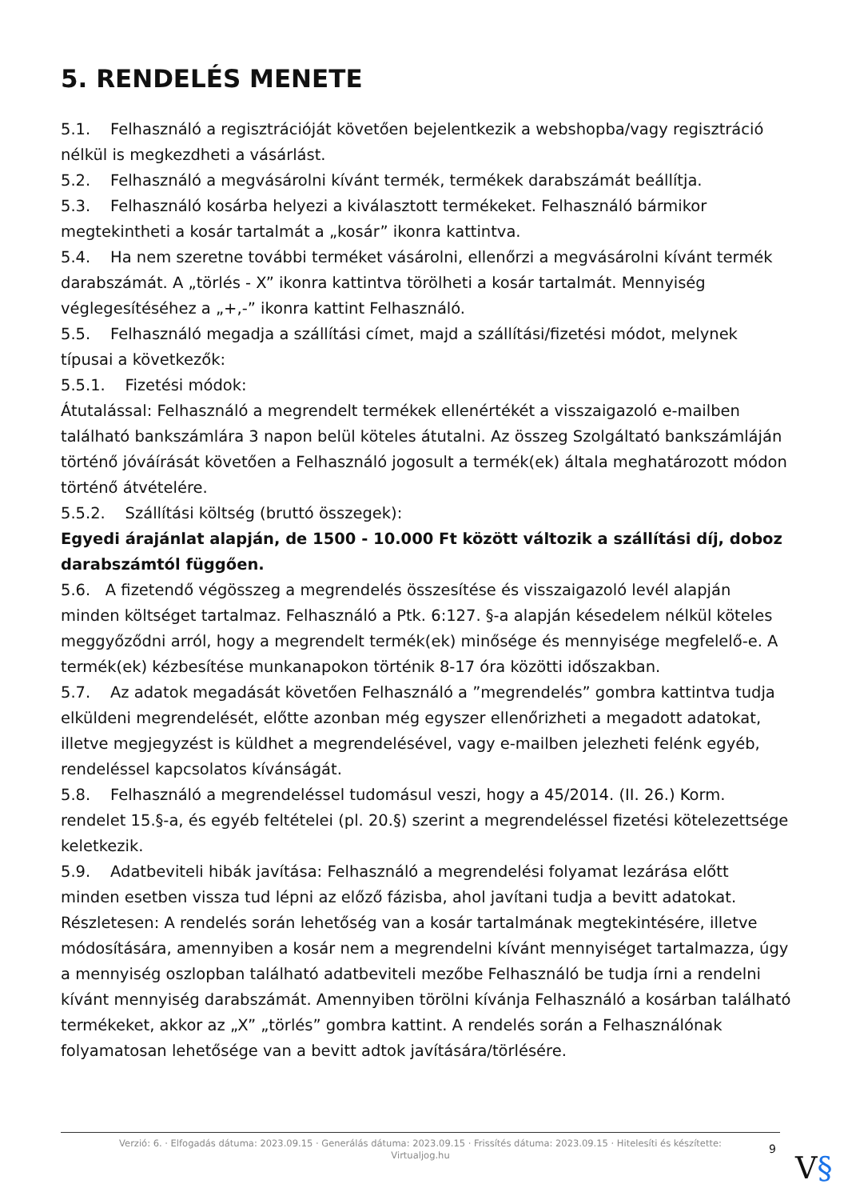5. RENDELÉS MENETE
5.1. Felhasználó a regisztrációját követően bejelentkezik a webshopba/vagy regisztráció nélkül is megkezdheti a vásárlást.
5.2. Felhasználó a megvásárolni kívánt termék, termékek darabszámát beállítja.
5.3. Felhasználó kosárba helyezi a kiválasztott termékeket. Felhasználó bármikor megtekintheti a kosár tartalmát a „kosár” ikonra kattintva.
5.4. Ha nem szeretne további terméket vásárolni, ellenőrzi a megvásárolni kívánt termék darabszámát. A „törlés - X” ikonra kattintva törölheti a kosár tartalmát. Mennyiség véglegesítéséhez a „+,-” ikonra kattint Felhasználó.
5.5. Felhasználó megadja a szállítási címet, majd a szállítási/fizetési módot, melynek típusai a következők:
5.5.1. Fizetési módok:
Átutalással: Felhasználó a megrendelt termékek ellenértékét a visszaigazoló e-mailben található bankszámlára 3 napon belül köteles átutalni. Az összeg Szolgáltató bankszámláján történő jóváírását követően a Felhasználó jogosult a termék(ek) általa meghatározott módon történő átvételére.
5.5.2. Szállítási költség (bruttó összegek):
Egyedi árajánlat alapján, de 1500 - 10.000 Ft között változik a szállítási díj, doboz darabszámtól függően.
5.6. A fizetendő végösszeg a megrendelés összesítése és visszaigazoló levél alapján minden költséget tartalmaz. Felhasználó a Ptk. 6:127. §-a alapján késedelem nélkül köteles meggyőződni arról, hogy a megrendelt termék(ek) minősége és mennyisége megfelelő-e. A termék(ek) kézbesítése munkanapokon történik 8-17 óra közötti időszakban.
5.7. Az adatok megadását követően Felhasználó a ”megrendelés” gombra kattintva tudja elküldeni megrendelését, előtte azonban még egyszer ellenőrizheti a megadott adatokat, illetve megjegyzést is küldhet a megrendelésével, vagy e-mailben jelezheti felénk egyéb, rendeléssel kapcsolatos kívánságát.
5.8. Felhasználó a megrendeléssel tudomásul veszi, hogy a 45/2014. (II. 26.) Korm. rendelet 15.§-a, és egyéb feltételei (pl. 20.§) szerint a megrendeléssel fizetési kötelezettsége keletkezik.
5.9. Adatbeviteli hibák javítása: Felhasználó a megrendelési folyamat lezárása előtt minden esetben vissza tud lépni az előző fázisba, ahol javítani tudja a bevitt adatokat. Részletesen: A rendelés során lehetőség van a kosár tartalmának megtekintésére, illetve módosítására, amennyiben a kosár nem a megrendelni kívánt mennyiséget tartalmazza, úgy a mennyiség oszlopban található adatbeviteli mezőbe Felhasználó be tudja írni a rendelni kívánt mennyiség darabszámát. Amennyiben törölni kívánja Felhasználó a kosárban található termékeket, akkor az „X” „törlés” gombra kattint. A rendelés során a Felhasználónak folyamatosan lehetősége van a bevitt adtok javítására/törlésére.
Verzió: 6. · Elfogadás dátuma: 2023.09.15 · Generálás dátuma: 2023.09.15 · Frissítés dátuma: 2023.09.15 · Hitelesíti és készítette:
Virtualjog.hu
9
V§